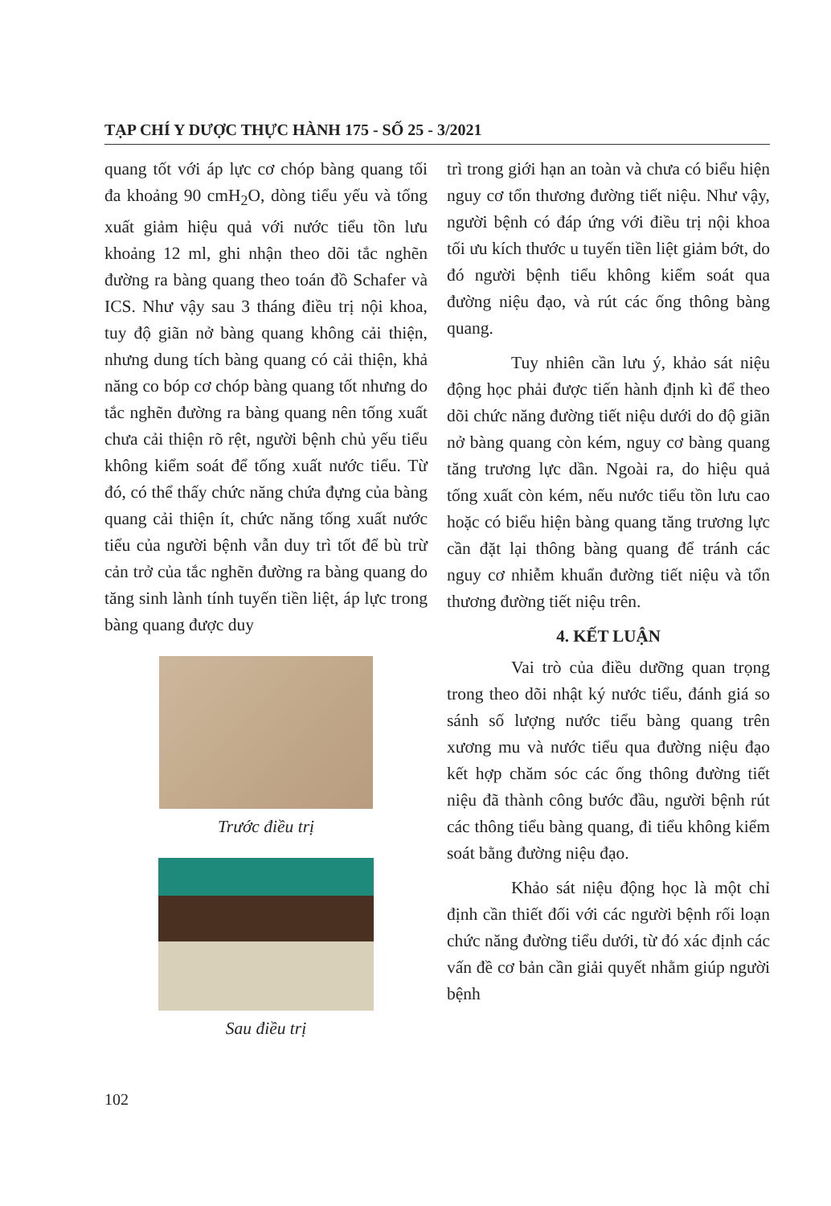TẠP CHÍ Y DƯỢC THỰC HÀNH 175 - SỐ 25 - 3/2021
quang tốt với áp lực cơ chóp bàng quang tối đa khoảng 90 cmH<sub>2</sub>O, dòng tiểu yếu và tống xuất giảm hiệu quả với nước tiểu tồn lưu khoảng 12 ml, ghi nhận theo dõi tắc nghẽn đường ra bàng quang theo toán đồ Schafer và ICS. Như vậy sau 3 tháng điều trị nội khoa, tuy độ giãn nở bàng quang không cải thiện, nhưng dung tích bàng quang có cải thiện, khả năng co bóp cơ chóp bàng quang tốt nhưng do tắc nghẽn đường ra bàng quang nên tống xuất chưa cải thiện rõ rệt, người bệnh chủ yếu tiểu không kiểm soát để tống xuất nước tiểu. Từ đó, có thể thấy chức năng chứa đựng của bàng quang cải thiện ít, chức năng tống xuất nước tiểu của người bệnh vẫn duy trì tốt để bù trừ cản trở của tắc nghẽn đường ra bàng quang do tăng sinh lành tính tuyến tiền liệt, áp lực trong bàng quang được duy
Trước điều trị
Sau điều trị
trì trong giới hạn an toàn và chưa có biểu hiện nguy cơ tổn thương đường tiết niệu. Như vậy, người bệnh có đáp ứng với điều trị nội khoa tối ưu kích thước u tuyến tiền liệt giảm bớt, do đó người bệnh tiểu không kiểm soát qua đường niệu đạo, và rút các ống thông bàng quang.
Tuy nhiên cần lưu ý, khảo sát niệu động học phải được tiến hành định kì để theo dõi chức năng đường tiết niệu dưới do độ giãn nở bàng quang còn kém, nguy cơ bàng quang tăng trương lực dần. Ngoài ra, do hiệu quả tống xuất còn kém, nếu nước tiểu tồn lưu cao hoặc có biểu hiện bàng quang tăng trương lực cần đặt lại thông bàng quang để tránh các nguy cơ nhiễm khuẩn đường tiết niệu và tổn thương đường tiết niệu trên.
4. KẾT LUẬN
Vai trò của điều dưỡng quan trọng trong theo dõi nhật ký nước tiểu, đánh giá so sánh số lượng nước tiểu bàng quang trên xương mu và nước tiểu qua đường niệu đạo kết hợp chăm sóc các ống thông đường tiết niệu đã thành công bước đầu, người bệnh rút các thông tiểu bàng quang, đi tiểu không kiểm soát bằng đường niệu đạo.
Khảo sát niệu động học là một chỉ định cần thiết đối với các người bệnh rối loạn chức năng đường tiểu dưới, từ đó xác định các vấn đề cơ bản cần giải quyết nhằm giúp người bệnh
102